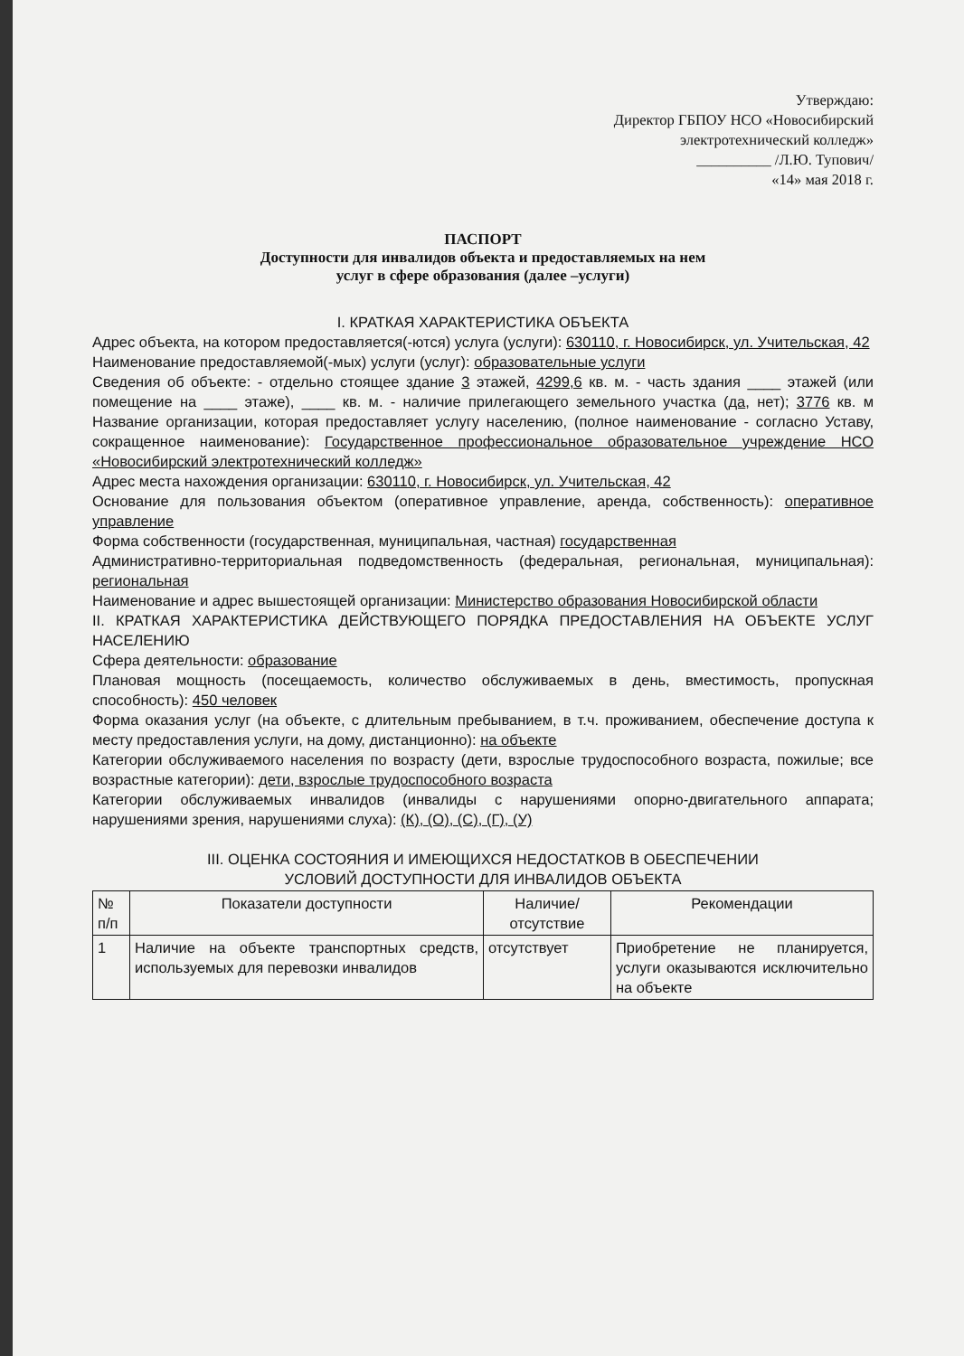Утверждаю:
Директор ГБПОУ НСО «Новосибирский
электротехнический колледж»
__________ /Л.Ю. Тупович/
«14» мая 2018 г.
ПАСПОРТ
Доступности для инвалидов объекта и предоставляемых на нем
услуг в сфере образования (далее –услуги)
I. КРАТКАЯ ХАРАКТЕРИСТИКА ОБЪЕКТА
Адрес объекта, на котором предоставляется(-ются) услуга (услуги): 630110, г. Новосибирск, ул. Учительская, 42
Наименование предоставляемой(-мых) услуги (услуг): образовательные услуги
Сведения об объекте: - отдельно стоящее здание 3 этажей, 4299,6 кв. м. - часть здания ____ этажей (или помещение на ____ этаже), ____ кв. м. - наличие прилегающего земельного участка (да, нет); 3776 кв. м Название организации, которая предоставляет услугу населению, (полное наименование - согласно Уставу, сокращенное наименование): Государственное профессиональное образовательное учреждение НСО «Новосибирский электротехнический колледж»
Адрес места нахождения организации: 630110, г. Новосибирск, ул. Учительская, 42
Основание для пользования объектом (оперативное управление, аренда, собственность): оперативное управление
Форма собственности (государственная, муниципальная, частная) государственная
Административно-территориальная подведомственность (федеральная, региональная, муниципальная): региональная
Наименование и адрес вышестоящей организации: Министерство образования Новосибирской области
II. КРАТКАЯ ХАРАКТЕРИСТИКА ДЕЙСТВУЮЩЕГО ПОРЯДКА ПРЕДОСТАВЛЕНИЯ НА ОБЪЕКТЕ УСЛУГ НАСЕЛЕНИЮ
Сфера деятельности: образование
Плановая мощность (посещаемость, количество обслуживаемых в день, вместимость, пропускная способность): 450 человек
Форма оказания услуг (на объекте, с длительным пребыванием, в т.ч. проживанием, обеспечение доступа к месту предоставления услуги, на дому, дистанционно): на объекте
Категории обслуживаемого населения по возрасту (дети, взрослые трудоспособного возраста, пожилые; все возрастные категории): дети, взрослые трудоспособного возраста
Категории обслуживаемых инвалидов (инвалиды с нарушениями опорно-двигательного аппарата; нарушениями зрения, нарушениями слуха): (К), (О), (С), (Г), (У)
III. ОЦЕНКА СОСТОЯНИЯ И ИМЕЮЩИХСЯ НЕДОСТАТКОВ В ОБЕСПЕЧЕНИИ
УСЛОВИЙ ДОСТУПНОСТИ ДЛЯ ИНВАЛИДОВ ОБЪЕКТА
| № п/п | Показатели доступности | Наличие/ отсутствие | Рекомендации |
| --- | --- | --- | --- |
| 1 | Наличие на объекте транспортных средств, используемых для перевозки инвалидов | отсутствует | Приобретение не планируется, услуги оказываются исключительно на объекте |